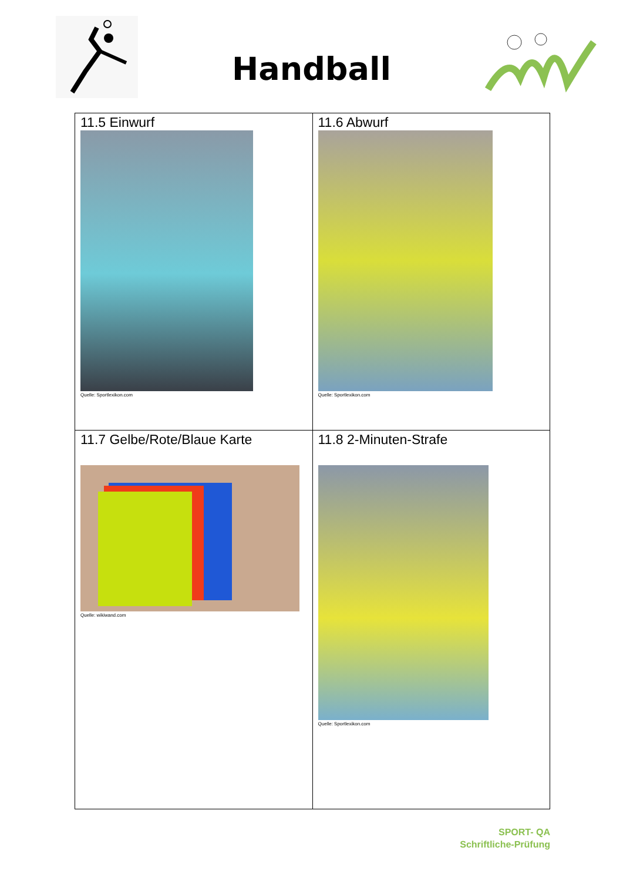Handball
| 11.5 Einwurf Quelle: Sportlexikon.com | 11.6 Abwurf Quelle: Sportlexikon.com |
| 11.7 Gelbe/Rote/Blaue Karte Quelle: wikiwand.com | 11.8 2-Minuten-Strafe Quelle: Sportlexikon.com |
SPORT- QA
Schriftliche-Prüfung